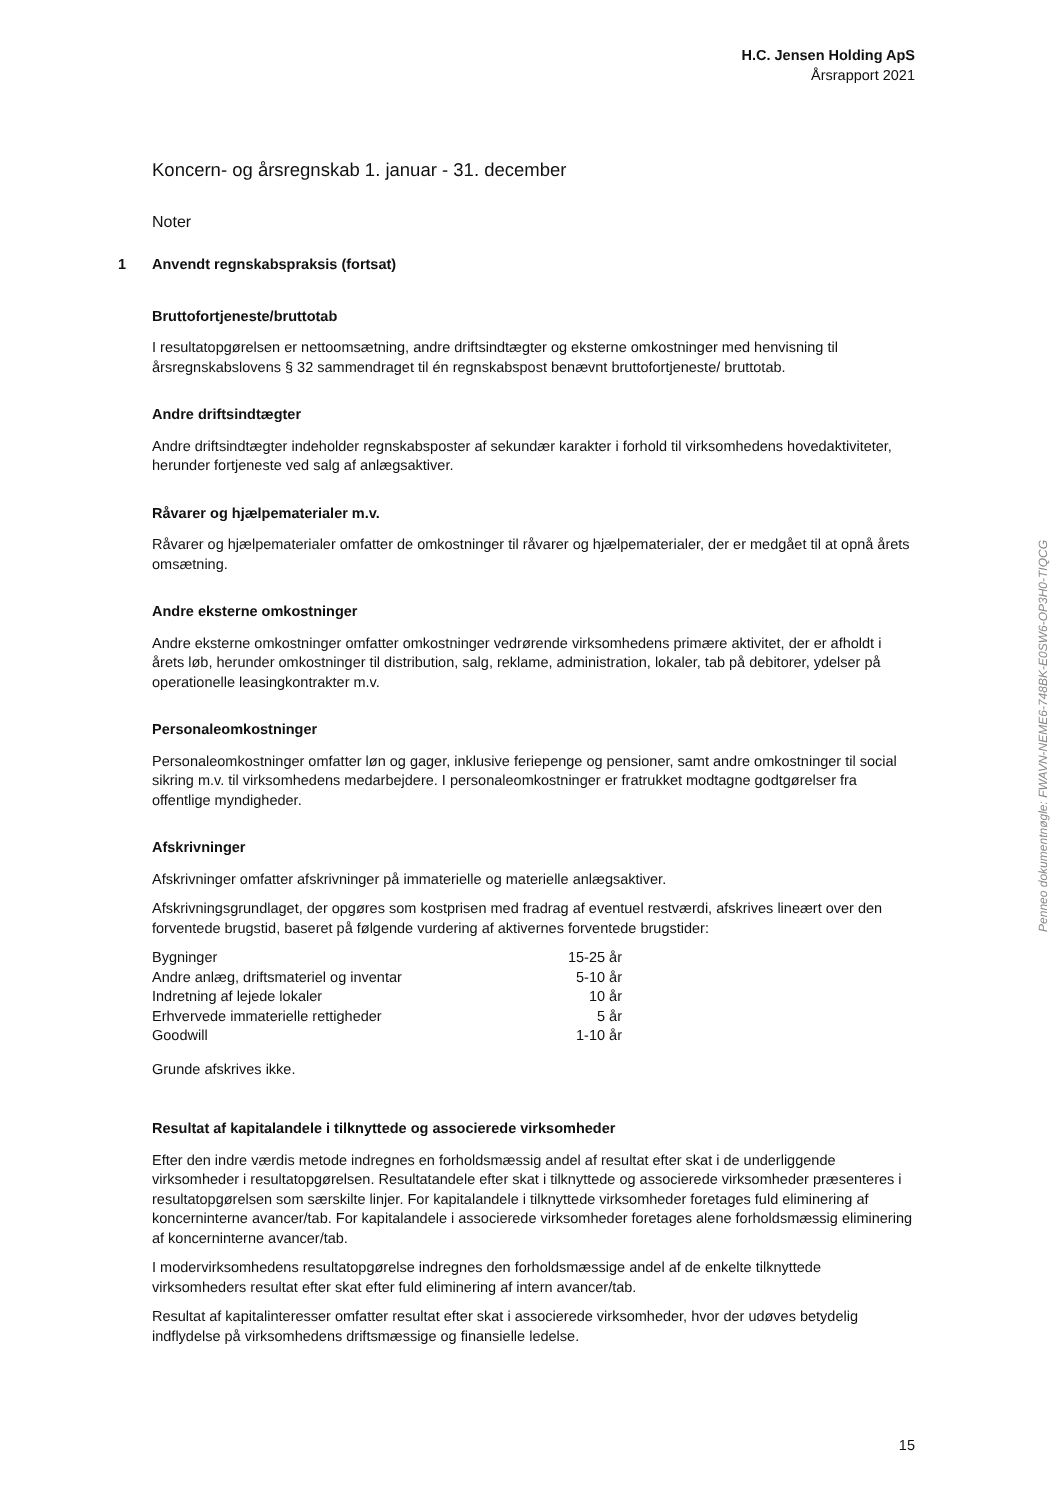H.C. Jensen Holding ApS
Årsrapport 2021
Koncern- og årsregnskab 1. januar - 31. december
Noter
1 Anvendt regnskabspraksis (fortsat)
Bruttofortjeneste/bruttotab
I resultatopgørelsen er nettoomsætning, andre driftsindtægter og eksterne omkostninger med henvisning til årsregnskabslovens § 32 sammendraget til én regnskabspost benævnt bruttofortjeneste/ bruttotab.
Andre driftsindtægter
Andre driftsindtægter indeholder regnskabsposter af sekundær karakter i forhold til virksomhedens hovedaktiviteter, herunder fortjeneste ved salg af anlægsaktiver.
Råvarer og hjælpematerialer m.v.
Råvarer og hjælpematerialer omfatter de omkostninger til råvarer og hjælpematerialer, der er medgået til at opnå årets omsætning.
Andre eksterne omkostninger
Andre eksterne omkostninger omfatter omkostninger vedrørende virksomhedens primære aktivitet, der er afholdt i årets løb, herunder omkostninger til distribution, salg, reklame, administration, lokaler, tab på debitorer, ydelser på operationelle leasingkontrakter m.v.
Personaleomkostninger
Personaleomkostninger omfatter løn og gager, inklusive feriepenge og pensioner, samt andre omkostninger til social sikring m.v. til virksomhedens medarbejdere. I personaleomkostninger er fratrukket modtagne godtgørelser fra offentlige myndigheder.
Afskrivninger
Afskrivninger omfatter afskrivninger på immaterielle og materielle anlægsaktiver.
Afskrivningsgrundlaget, der opgøres som kostprisen med fradrag af eventuel restværdi, afskrives lineært over den forventede brugstid, baseret på følgende vurdering af aktivernes forventede brugstider:
| Bygninger | 15-25 år |
| Andre anlæg, driftsmateriel og inventar | 5-10 år |
| Indretning af lejede lokaler | 10 år |
| Erhvervede immaterielle rettigheder | 5 år |
| Goodwill | 1-10 år |
Grunde afskrives ikke.
Resultat af kapitalandele i tilknyttede og associerede virksomheder
Efter den indre værdis metode indregnes en forholdsmæssig andel af resultat efter skat i de underliggende virksomheder i resultatopgørelsen. Resultatandele efter skat i tilknyttede og associerede virksomheder præsenteres i resultatopgørelsen som særskilte linjer. For kapitalandele i tilknyttede virksomheder foretages fuld eliminering af koncerninterne avancer/tab. For kapitalandele i associerede virksomheder foretages alene forholdsmæssig eliminering af koncerninterne avancer/tab.
I modervirksomhedens resultatopgørelse indregnes den forholdsmæssige andel af de enkelte tilknyttede virksomheders resultat efter skat efter fuld eliminering af intern avancer/tab.
Resultat af kapitalinteresser omfatter resultat efter skat i associerede virksomheder, hvor der udøves betydelig indflydelse på virksomhedens driftsmæssige og finansielle ledelse.
Penneo dokumentnøgle: FWAVN-NEME6-748BK-E0SW6-OP3H0-TIQCG
15